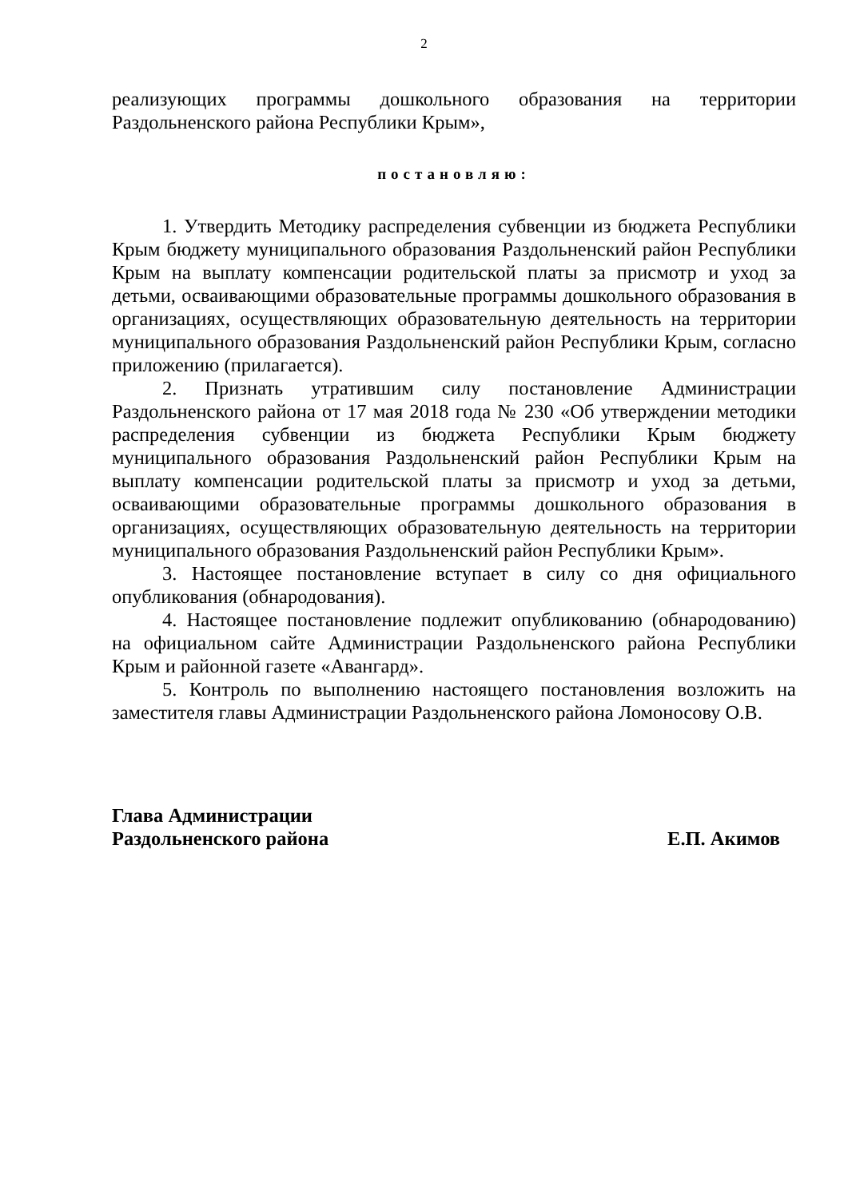2
реализующих программы дошкольного образования на территории Раздольненского района Республики Крым»,
постановляю:
1. Утвердить Методику распределения субвенции из бюджета Республики Крым бюджету муниципального образования Раздольненский район Республики Крым на выплату компенсации родительской платы за присмотр и уход за детьми, осваивающими образовательные программы дошкольного образования в организациях, осуществляющих образовательную деятельность на территории муниципального образования Раздольненский район Республики Крым, согласно приложению (прилагается).
2. Признать утратившим силу постановление Администрации Раздольненского района от 17 мая 2018 года № 230 «Об утверждении методики распределения субвенции из бюджета Республики Крым бюджету муниципального образования Раздольненский район Республики Крым на выплату компенсации родительской платы за присмотр и уход за детьми, осваивающими образовательные программы дошкольного образования в организациях, осуществляющих образовательную деятельность на территории муниципального образования Раздольненский район Республики Крым».
3. Настоящее постановление вступает в силу со дня официального опубликования (обнародования).
4. Настоящее постановление подлежит опубликованию (обнародованию) на официальном сайте Администрации Раздольненского района Республики Крым и районной газете «Авангард».
5. Контроль по выполнению настоящего постановления возложить на заместителя главы Администрации Раздольненского района Ломоносову О.В.
Глава Администрации
Раздольненского района
Е.П. Акимов